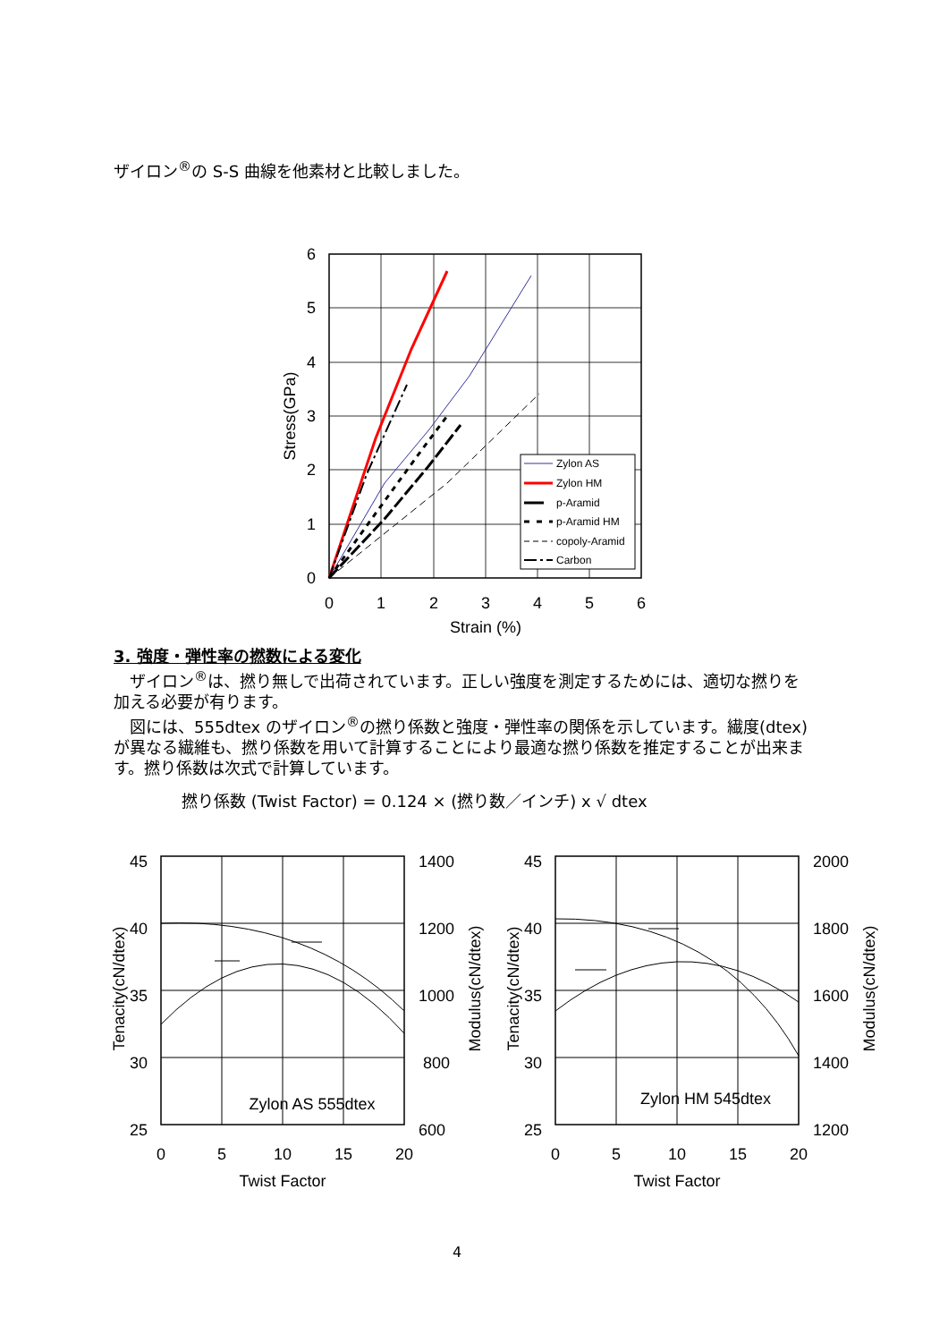ザイロン<sup>®</sup>の S-S 曲線を他素材と比較しました。
Zylon AS
Zylon HM
p-Aramid
p-Aramid HM
copoly-Aramid
Carbon
6
5
4
3
2
1
0
0
1
2
3
4
5
6
Strain (%)
Stress(GPa)
3. 強度・弾性率の撚数による変化
　ザイロン<sup>®</sup>は、撚り無しで出荷されています。正しい強度を測定するためには、適切な撚りを加える必要が有ります。
　図には、555dtex のザイロン<sup>®</sup>の撚り係数と強度・弾性率の関係を示しています。繊度(dtex)が異なる繊維も、撚り係数を用いて計算することにより最適な撚り係数を推定することが出来ます。撚り係数は次式で計算しています。
撚り係数 (Twist Factor) = 0.124 × (撚り数／インチ) x √ dtex
45
40
35
30
25
1400
1200
1000
800
600
0
5
10
15
20
Twist Factor
Zylon AS 555dtex
Tenacity(cN/dtex)
Modulus(cN/dtex)
45
40
35
30
25
2000
1800
1600
1400
1200
0
5
10
15
20
Twist Factor
Zylon HM 545dtex
Tenacity(cN/dtex)
Modulus(cN/dtex)
4